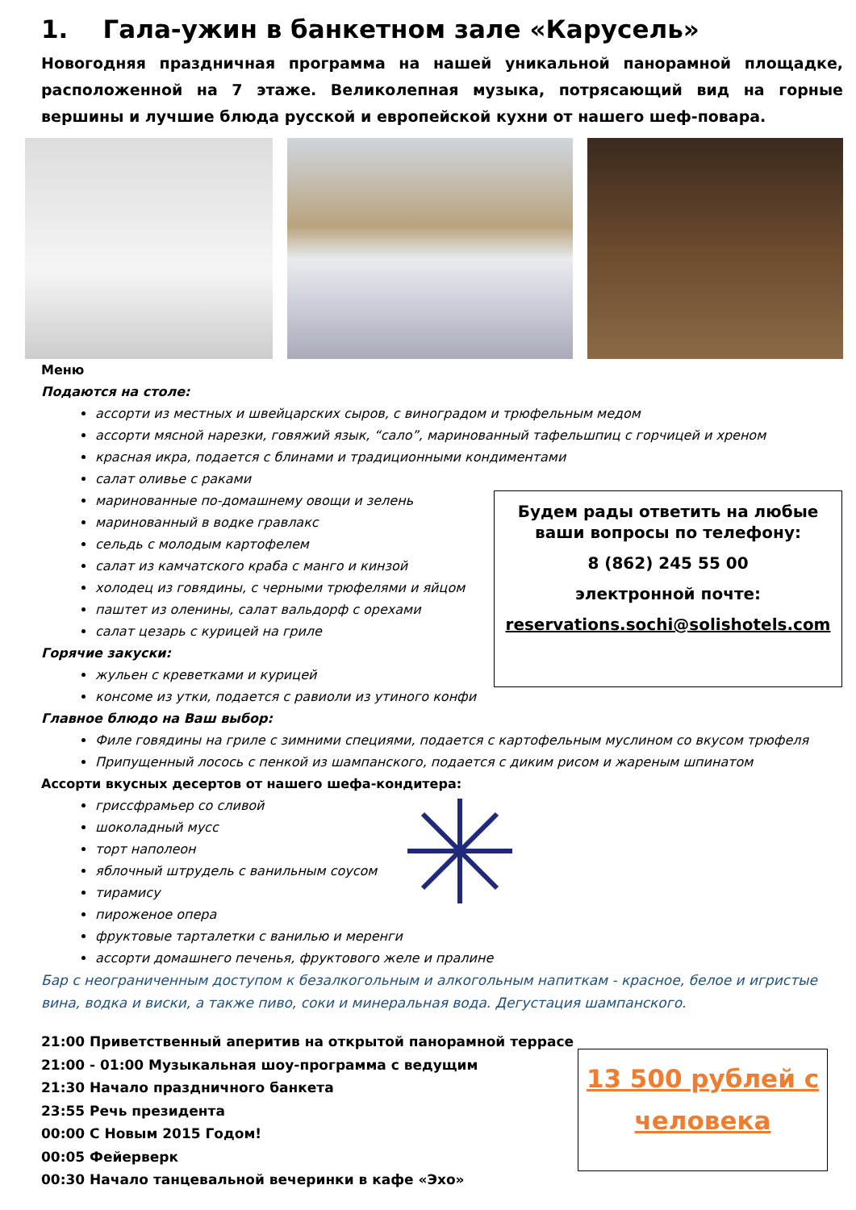1. Гала-ужин в банкетном зале «Карусель»
Новогодняя праздничная программа на нашей уникальной панорамной площадке, расположенной на 7 этаже. Великолепная музыка, потрясающий вид на горные вершины и лучшие блюда русской и европейской кухни от нашего шеф-повара.
Меню
Подаются на столе:
ассорти из местных и швейцарских сыров, с виноградом и трюфельным медом
ассорти мясной нарезки, говяжий язык, “сало”, маринованный тафельшпиц с горчицей и хреном
красная икра, подается с блинами и традиционными кондиментами
салат оливье с раками
маринованные по-домашнему овощи и зелень
маринованный в водке гравлакс
сельдь с молодым картофелем
салат из камчатского краба с манго и кинзой
холодец из говядины, с черными трюфелями и яйцом
паштет из оленины, салат вальдорф с орехами
салат цезарь с курицей на гриле
Горячие закуски:
жульен с креветками и курицей
консоме из утки, подается с равиоли из утиного конфи
Главное блюдо на Ваш выбор:
Филе говядины на гриле с зимними специями, подается с картофельным муслином со вкусом трюфеля
Припущенный лосось с пенкой из шампанского, подается с диким рисом и жареным шпинатом
Ассорти вкусных десертов от нашего шефа-кондитера:
гриссфрамьер со сливой
шоколадный мусс
торт наполеон
яблочный штрудель с ванильным соусом
тирамису
пироженое опера
фруктовые тарталетки с ванилью и меренги
ассорти домашнего печенья, фруктового желе и пралине
Бар с неограниченным доступом к безалкогольным и алкогольным напиткам - красное, белое и игристые вина, водка и виски, а также пиво, соки и минеральная вода. Дегустация шампанского.
21:00 Приветственный аперитив на открытой панорамной террасе
21:00 - 01:00 Музыкальная шоу-программа с ведущим
21:30 Начало праздничного банкета
23:55 Речь президента
00:00 С Новым 2015 Годом!
00:05 Фейерверк
00:30 Начало танцевальной вечеринки в кафе «Эхо»
Будем рады ответить на любые ваши вопросы по телефону:
8 (862) 245 55 00
электронной почте:
reservations.sochi@solishotels.com
13 500 рублей с человека